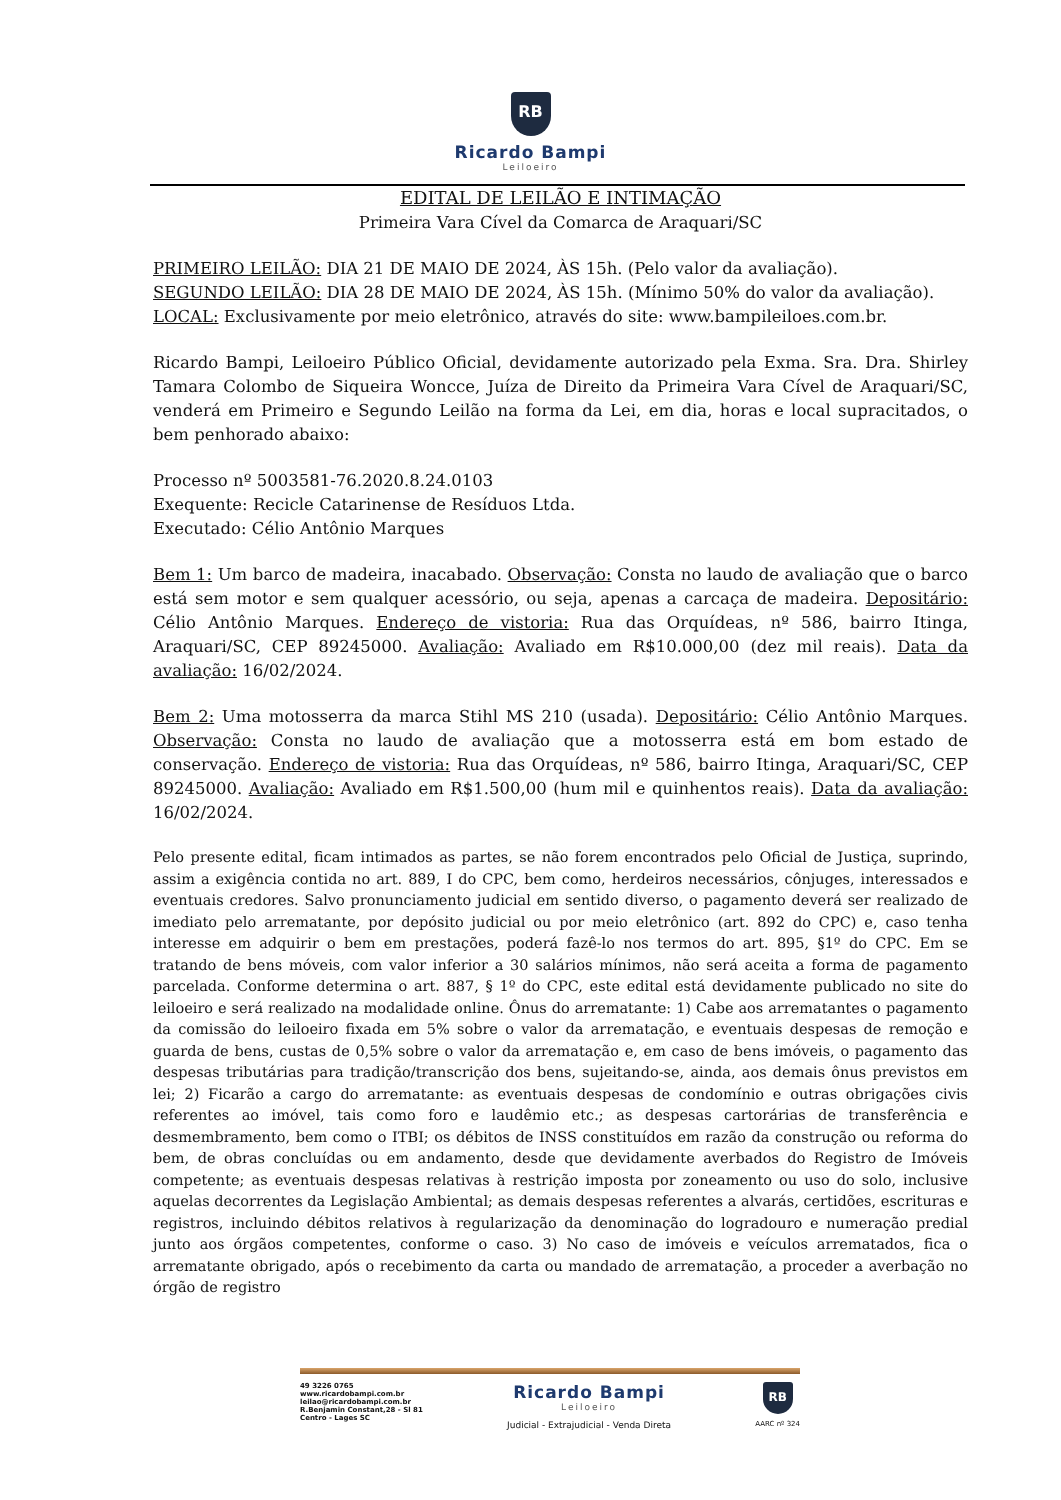RB
Ricardo Bampi
Leiloeiro
EDITAL DE LEILÃO E INTIMAÇÃO
Primeira Vara Cível da Comarca de Araquari/SC
PRIMEIRO LEILÃO: DIA 21 DE MAIO DE 2024, ÀS 15h. (Pelo valor da avaliação).
SEGUNDO LEILÃO: DIA 28 DE MAIO DE 2024, ÀS 15h. (Mínimo 50% do valor da avaliação).
LOCAL: Exclusivamente por meio eletrônico, através do site: www.bampileiloes.com.br.
Ricardo Bampi, Leiloeiro Público Oficial, devidamente autorizado pela Exma. Sra. Dra. Shirley Tamara Colombo de Siqueira Woncce, Juíza de Direito da Primeira Vara Cível de Araquari/SC, venderá em Primeiro e Segundo Leilão na forma da Lei, em dia, horas e local supracitados, o bem penhorado abaixo:
Processo nº 5003581-76.2020.8.24.0103
Exequente: Recicle Catarinense de Resíduos Ltda.
Executado: Célio Antônio Marques
Bem 1: Um barco de madeira, inacabado. Observação: Consta no laudo de avaliação que o barco está sem motor e sem qualquer acessório, ou seja, apenas a carcaça de madeira. Depositário: Célio Antônio Marques. Endereço de vistoria: Rua das Orquídeas, nº 586, bairro Itinga, Araquari/SC, CEP 89245000. Avaliação: Avaliado em R$10.000,00 (dez mil reais). Data da avaliação: 16/02/2024.
Bem 2: Uma motosserra da marca Stihl MS 210 (usada). Depositário: Célio Antônio Marques. Observação: Consta no laudo de avaliação que a motosserra está em bom estado de conservação. Endereço de vistoria: Rua das Orquídeas, nº 586, bairro Itinga, Araquari/SC, CEP 89245000. Avaliação: Avaliado em R$1.500,00 (hum mil e quinhentos reais). Data da avaliação: 16/02/2024.
Pelo presente edital, ficam intimados as partes, se não forem encontrados pelo Oficial de Justiça, suprindo, assim a exigência contida no art. 889, I do CPC, bem como, herdeiros necessários, cônjuges, interessados e eventuais credores. Salvo pronunciamento judicial em sentido diverso, o pagamento deverá ser realizado de imediato pelo arrematante, por depósito judicial ou por meio eletrônico (art. 892 do CPC) e, caso tenha interesse em adquirir o bem em prestações, poderá fazê-lo nos termos do art. 895, §1º do CPC. Em se tratando de bens móveis, com valor inferior a 30 salários mínimos, não será aceita a forma de pagamento parcelada. Conforme determina o art. 887, § 1º do CPC, este edital está devidamente publicado no site do leiloeiro e será realizado na modalidade online. Ônus do arrematante: 1) Cabe aos arrematantes o pagamento da comissão do leiloeiro fixada em 5% sobre o valor da arrematação, e eventuais despesas de remoção e guarda de bens, custas de 0,5% sobre o valor da arrematação e, em caso de bens imóveis, o pagamento das despesas tributárias para tradição/transcrição dos bens, sujeitando-se, ainda, aos demais ônus previstos em lei; 2) Ficarão a cargo do arrematante: as eventuais despesas de condomínio e outras obrigações civis referentes ao imóvel, tais como foro e laudêmio etc.; as despesas cartorárias de transferência e desmembramento, bem como o ITBI; os débitos de INSS constituídos em razão da construção ou reforma do bem, de obras concluídas ou em andamento, desde que devidamente averbados do Registro de Imóveis competente; as eventuais despesas relativas à restrição imposta por zoneamento ou uso do solo, inclusive aquelas decorrentes da Legislação Ambiental; as demais despesas referentes a alvarás, certidões, escrituras e registros, incluindo débitos relativos à regularização da denominação do logradouro e numeração predial junto aos órgãos competentes, conforme o caso. 3) No caso de imóveis e veículos arrematados, fica o arrematante obrigado, após o recebimento da carta ou mandado de arrematação, a proceder a averbação no órgão de registro
49 3226 0765
www.ricardobampi.com.br
leilao@ricardobampi.com.br
R.Benjamin Constant,28 - Sl 81
Centro - Lages SC
Ricardo Bampi
Leiloeiro
Judicial - Extrajudicial - Venda Direta
RB
AARC nº 324